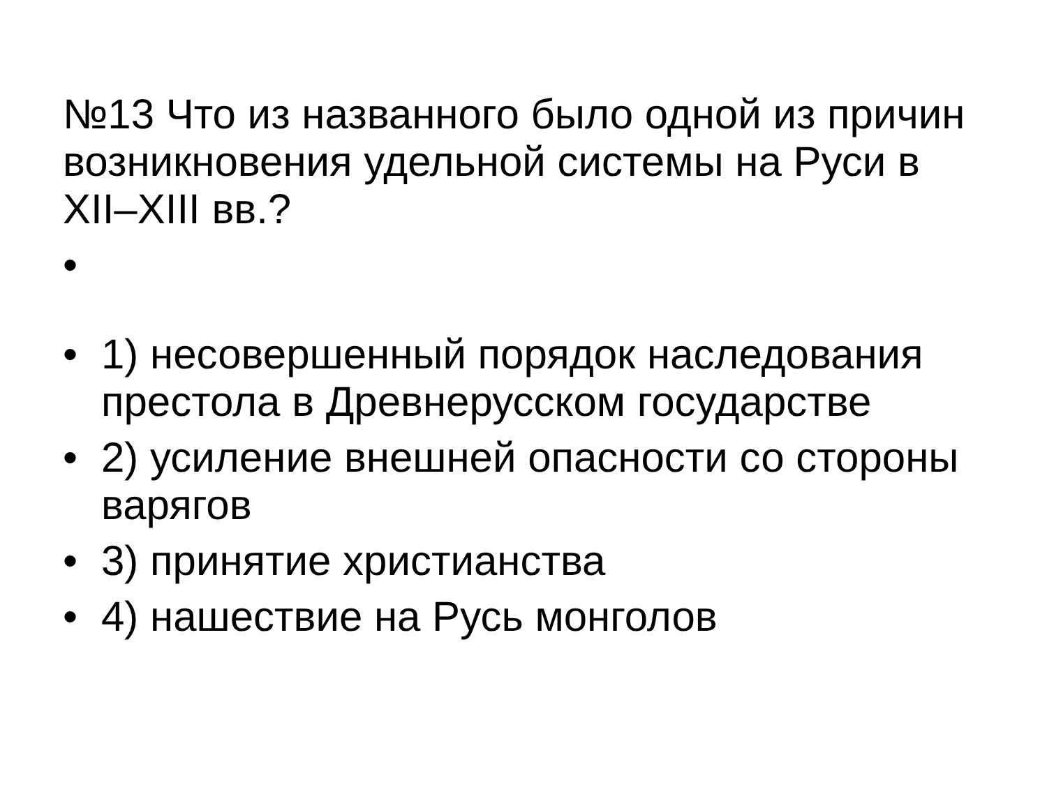№13 Что из названного было одной из причин возникновения удельной системы на Руси в XII–XIII вв.?
•
• 1) несовершенный порядок наследования престола в Древнерусском государстве
• 2) усиление внешней опасности со стороны варягов
• 3) принятие христианства
• 4) нашествие на Русь монголов